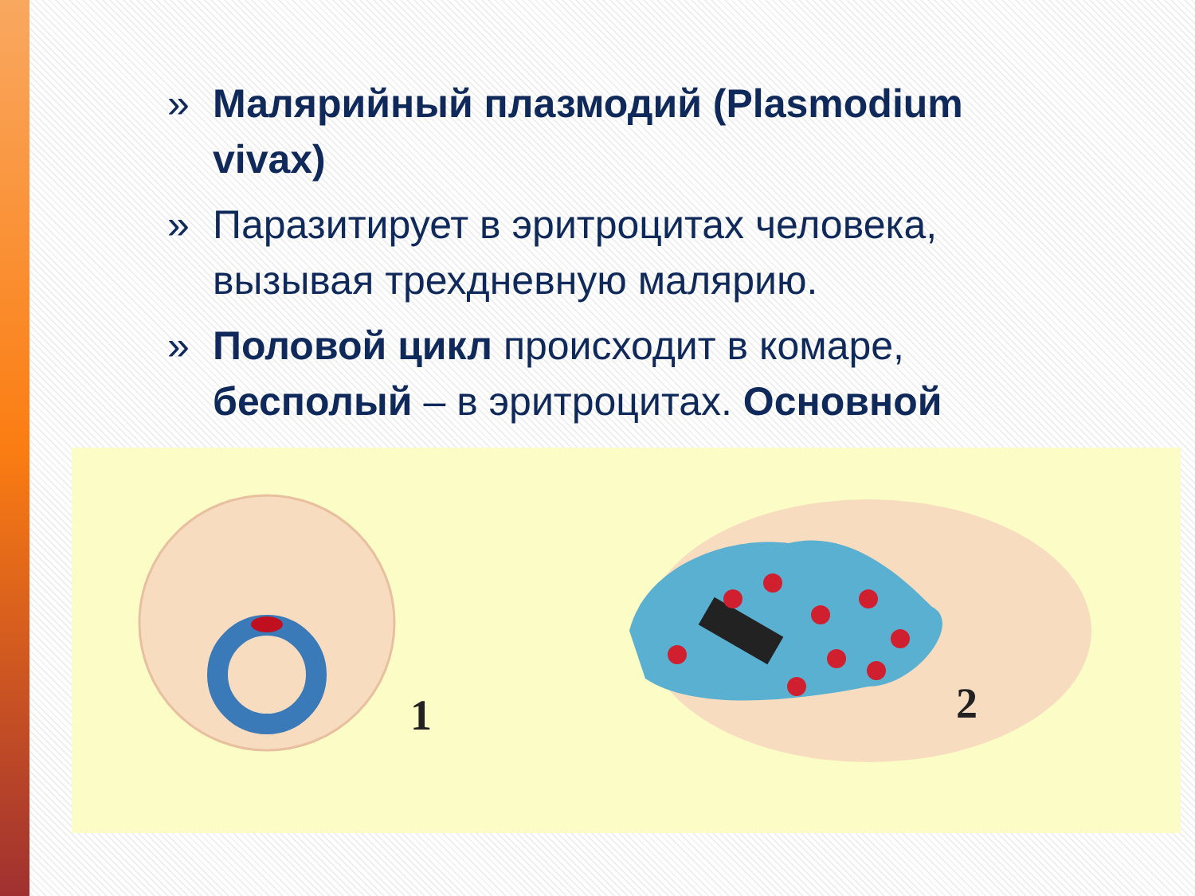» Малярийный плазмодий (Plasmodium vivax)
» Паразитирует в эритроцитах человека, вызывая трехдневную малярию.
» Половой цикл происходит в комаре, бесполый – в эритроцитах. Основной
1 2